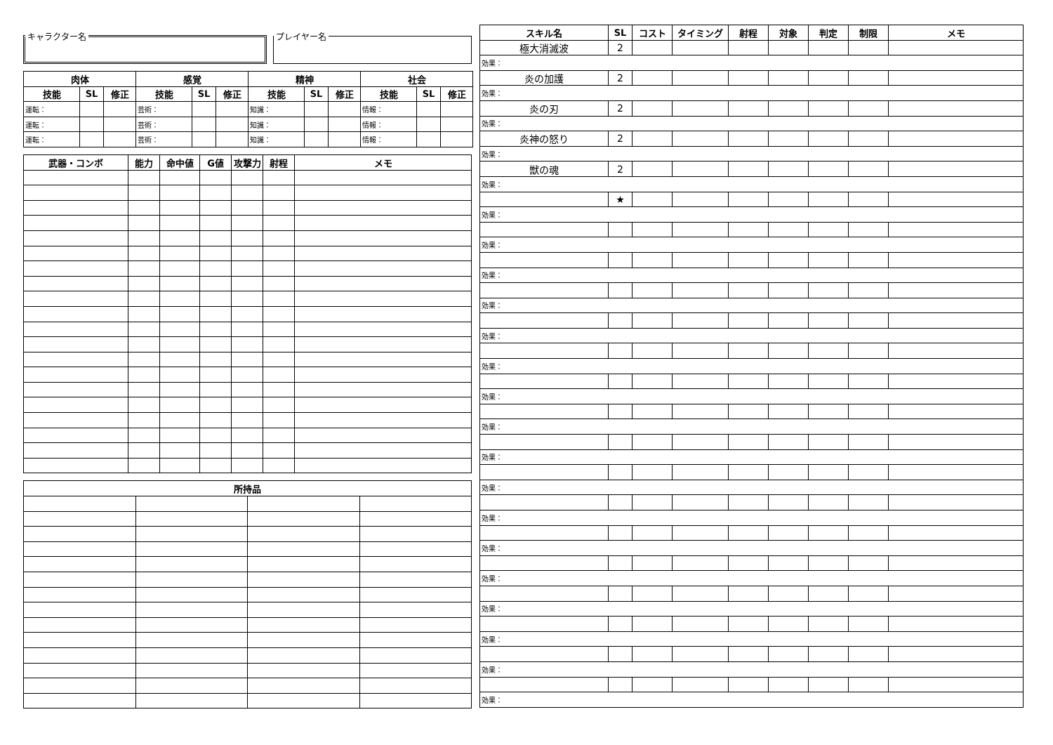キャラクター名 プレイヤー名
| 肉体 | | | 感覚 | | | 精神 | | | 社会 | | |
| --- | --- | --- | --- | --- | --- | --- | --- | --- | --- | --- | --- |
| 技能 | SL | 修正 | 技能 | SL | 修正 | 技能 | SL | 修正 | 技能 | SL | 修正 |
| 運転： | | | 芸術： | | | 知識： | | | 情報： | | |
| 運転： | | | 芸術： | | | 知識： | | | 情報： | | |
| 運転： | | | 芸術： | | | 知識： | | | 情報： | | |
| 武器・コンボ | 能力 | 命中値 | G値 | 攻撃力 | 射程 | メモ |
| --- | --- | --- | --- | --- | --- | --- |
| 所持品 | | | |
| --- | --- | --- | --- |
| スキル名 | SL | コスト | タイミング | 射程 | 対象 | 判定 | 制限 | メモ |
| --- | --- | --- | --- | --- | --- | --- | --- | --- |
| 極大消滅波 | 2 | | | | | | | |
| 効果： | | | | | | | | |
| 炎の加護 | 2 | | | | | | | |
| 効果： | | | | | | | | |
| 炎の刃 | 2 | | | | | | | |
| 効果： | | | | | | | | |
| 炎神の怒り | 2 | | | | | | | |
| 効果： | | | | | | | | |
| 獣の魂 | 2 | | | | | | | |
| 効果： | | | | | | | | |
| | ★ | | | | | | | |
| 効果： | | | | | | | | |
| 効果： | | | | | | | | |
| 効果： | | | | | | | | |
| 効果： | | | | | | | | |
| 効果： | | | | | | | | |
| 効果： | | | | | | | | |
| 効果： | | | | | | | | |
| 効果： | | | | | | | | |
| 効果： | | | | | | | | |
| 効果： | | | | | | | | |
| 効果： | | | | | | | | |
| 効果： | | | | | | | | |
| 効果： | | | | | | | | |
| 効果： | | | | | | | | |
| 効果： | | | | | | | | |
| 効果： | | | | | | | | |
| 効果： | | | | | | | | |